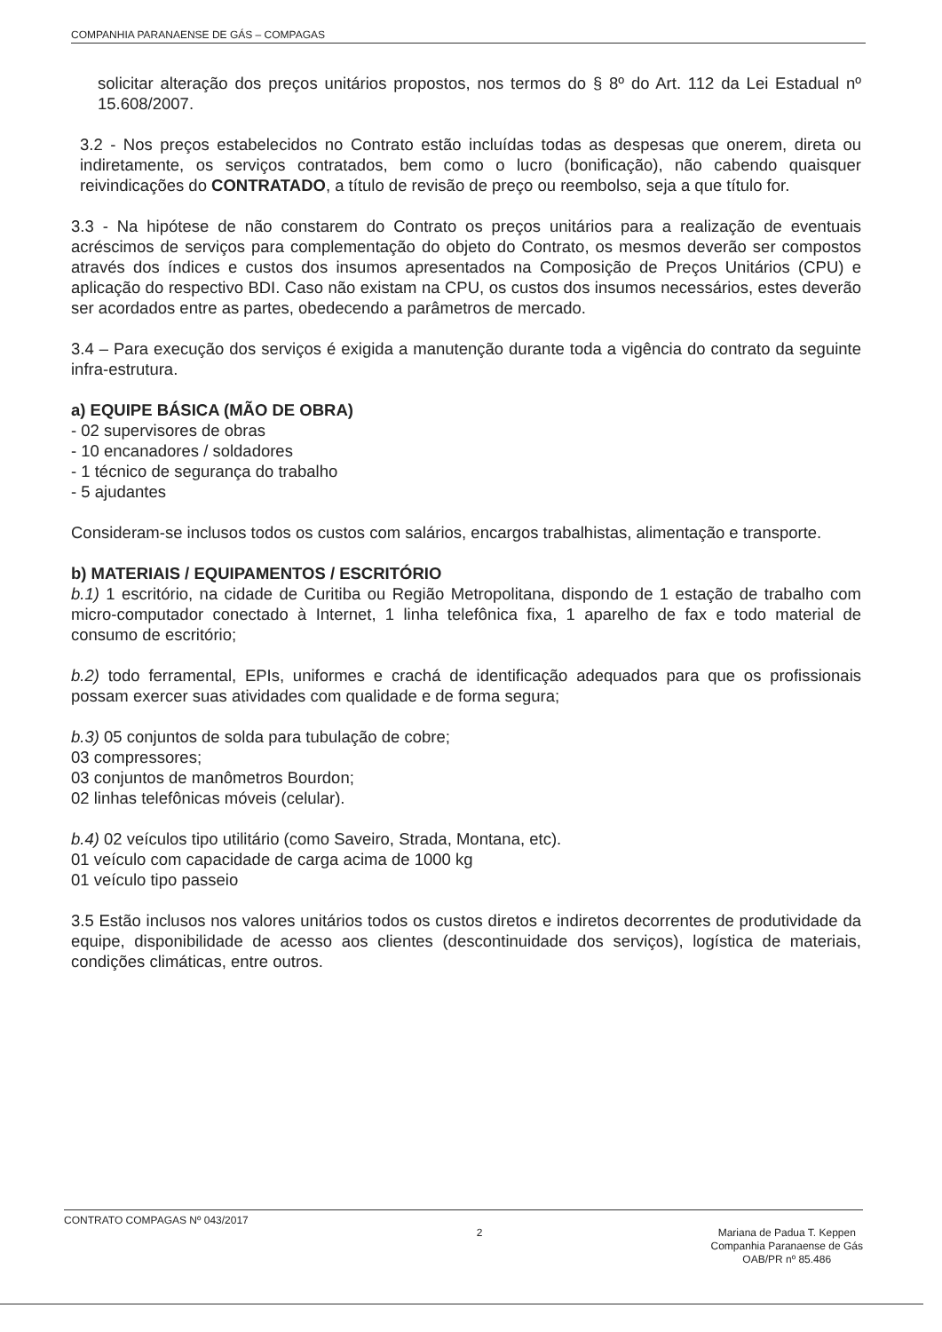COMPANHIA PARANAENSE DE GÁS – COMPAGAS
solicitar alteração dos preços unitários propostos, nos termos do § 8º do Art. 112 da Lei Estadual nº 15.608/2007.
3.2 - Nos preços estabelecidos no Contrato estão incluídas todas as despesas que onerem, direta ou indiretamente, os serviços contratados, bem como o lucro (bonificação), não cabendo quaisquer reivindicações do CONTRATADO, a título de revisão de preço ou reembolso, seja a que título for.
3.3 - Na hipótese de não constarem do Contrato os preços unitários para a realização de eventuais acréscimos de serviços para complementação do objeto do Contrato, os mesmos deverão ser compostos através dos índices e custos dos insumos apresentados na Composição de Preços Unitários (CPU) e aplicação do respectivo BDI. Caso não existam na CPU, os custos dos insumos necessários, estes deverão ser acordados entre as partes, obedecendo a parâmetros de mercado.
3.4 – Para execução dos serviços é exigida a manutenção durante toda a vigência do contrato da seguinte infra-estrutura.
a) EQUIPE BÁSICA (MÃO DE OBRA)
- 02 supervisores de obras
- 10 encanadores / soldadores
- 1 técnico de segurança do trabalho
- 5 ajudantes
Consideram-se inclusos todos os custos com salários, encargos trabalhistas, alimentação e transporte.
b) MATERIAIS / EQUIPAMENTOS / ESCRITÓRIO
b.1) 1 escritório, na cidade de Curitiba ou Região Metropolitana, dispondo de 1 estação de trabalho com micro-computador conectado à Internet, 1 linha telefônica fixa, 1 aparelho de fax e todo material de consumo de escritório;
b.2) todo ferramental, EPIs, uniformes e crachá de identificação adequados para que os profissionais possam exercer suas atividades com qualidade e de forma segura;
b.3) 05 conjuntos de solda para tubulação de cobre;
03 compressores;
03 conjuntos de manômetros Bourdon;
02 linhas telefônicas móveis (celular).
b.4) 02 veículos tipo utilitário (como Saveiro, Strada, Montana, etc).
01 veículo com capacidade de carga acima de 1000 kg
01 veículo tipo passeio
3.5 Estão inclusos nos valores unitários todos os custos diretos e indiretos decorrentes de produtividade da equipe, disponibilidade de acesso aos clientes (descontinuidade dos serviços), logística de materiais, condições climáticas, entre outros.
CONTRATO COMPAGAS Nº 043/2017 2
Mariana de Padua T. Keppen
Companhia Paranaense de Gás
OAB/PR nº 85.486